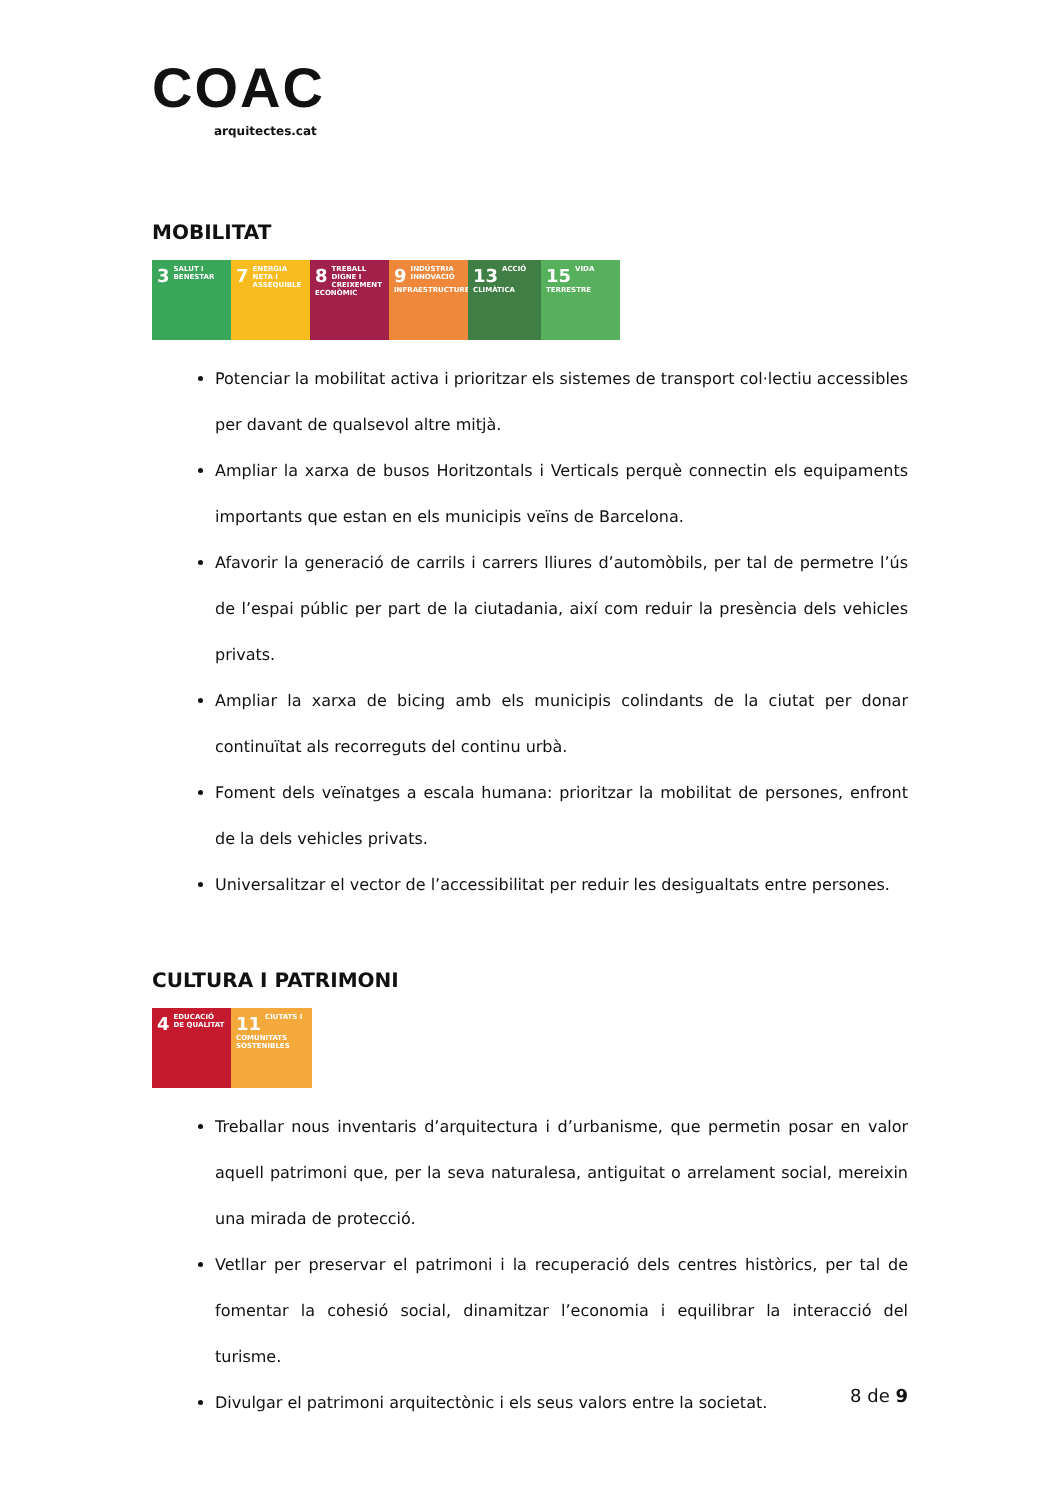COAC
arquitectes.cat
MOBILITAT
3 SALUT I BENESTAR
7 ENERGIA NETA I ASSEQUIBLE
8 TREBALL DIGNE I CREIXEMENT ECONÒMIC
9 INDÚSTRIA INNOVACIÓ INFRAESTRUCTURES
13 ACCIÓ CLIMÀTICA
15 VIDA TERRESTRE
Potenciar la mobilitat activa i prioritzar els sistemes de transport col·lectiu accessibles per davant de qualsevol altre mitjà.
Ampliar la xarxa de busos Horitzontals i Verticals perquè connectin els equipaments importants que estan en els municipis veïns de Barcelona.
Afavorir la generació de carrils i carrers lliures d’automòbils, per tal de permetre l’ús de l’espai públic per part de la ciutadania, així com reduir la presència dels vehicles privats.
Ampliar la xarxa de bicing amb els municipis colindants de la ciutat per donar continuïtat als recorreguts del continu urbà.
Foment dels veïnatges a escala humana: prioritzar la mobilitat de persones, enfront de la dels vehicles privats.
Universalitzar el vector de l’accessibilitat per reduir les desigualtats entre persones.
CULTURA I PATRIMONI
4 EDUCACIÓ DE QUALITAT
11 CIUTATS I COMUNITATS SOSTENIBLES
Treballar nous inventaris d’arquitectura i d’urbanisme, que permetin posar en valor aquell patrimoni que, per la seva naturalesa, antiguitat o arrelament social, mereixin una mirada de protecció.
Vetllar per preservar el patrimoni i la recuperació dels centres històrics, per tal de fomentar la cohesió social, dinamitzar l’economia i equilibrar la interacció del turisme.
Divulgar el patrimoni arquitectònic i els seus valors entre la societat.
8 de 9